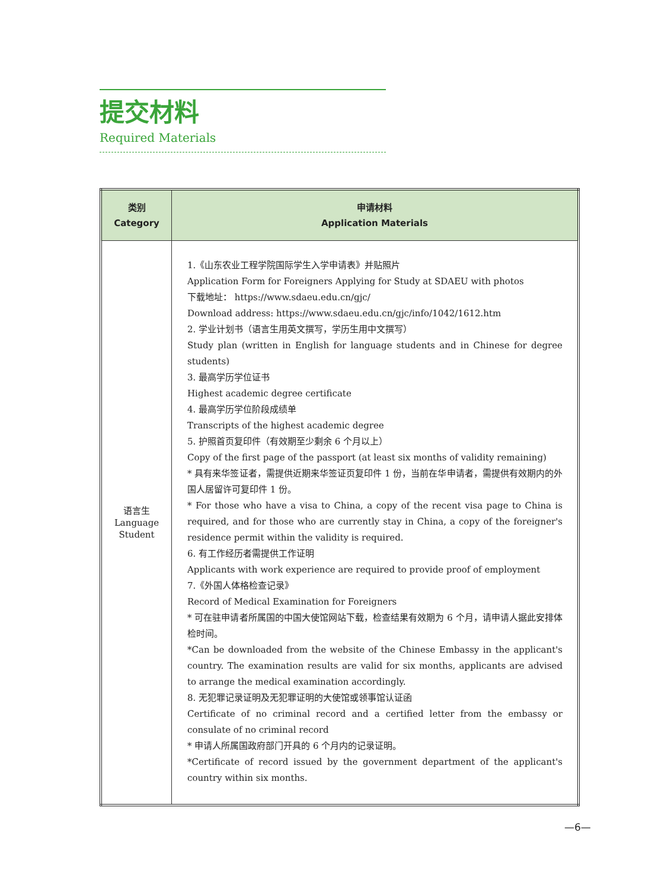提交材料
Required Materials
| 类别 Category | 申请材料 Application Materials |
| --- | --- |
| 语言生 Language Student | 1.《山东农业工程学院国际学生入学申请表》并贴照片 Application Form for Foreigners Applying for Study at SDAEU with photos 下载地址： https://www.sdaeu.edu.cn/gjc/ Download address: https://www.sdaeu.edu.cn/gjc/info/1042/1612.htm 2. 学业计划书（语言生用英文撰写，学历生用中文撰写） Study plan (written in English for language students and in Chinese for degree students) 3. 最高学历学位证书 Highest academic degree certificate 4. 最高学历学位阶段成绩单 Transcripts of the highest academic degree 5. 护照首页复印件（有效期至少剩余 6 个月以上） Copy of the first page of the passport (at least six months of validity remaining) * 具有来华签证者，需提供近期来华签证页复印件 1 份，当前在华申请者，需提供有效期内的外国人居留许可复印件 1 份。 * For those who have a visa to China, a copy of the recent visa page to China is required, and for those who are currently stay in China, a copy of the foreigner's residence permit within the validity is required. 6. 有工作经历者需提供工作证明 Applicants with work experience are required to provide proof of employment 7.《外国人体格检查记录》 Record of Medical Examination for Foreigners * 可在驻申请者所属国的中国大使馆网站下载，检查结果有效期为 6 个月，请申请人据此安排体检时间。 *Can be downloaded from the website of the Chinese Embassy in the applicant's country. The examination results are valid for six months, applicants are advised to arrange the medical examination accordingly. 8. 无犯罪记录证明及无犯罪证明的大使馆或领事馆认证函 Certificate of no criminal record and a certified letter from the embassy or consulate of no criminal record * 申请人所属国政府部门开具的 6 个月内的记录证明。 *Certificate of record issued by the government department of the applicant's country within six months. |
—6—